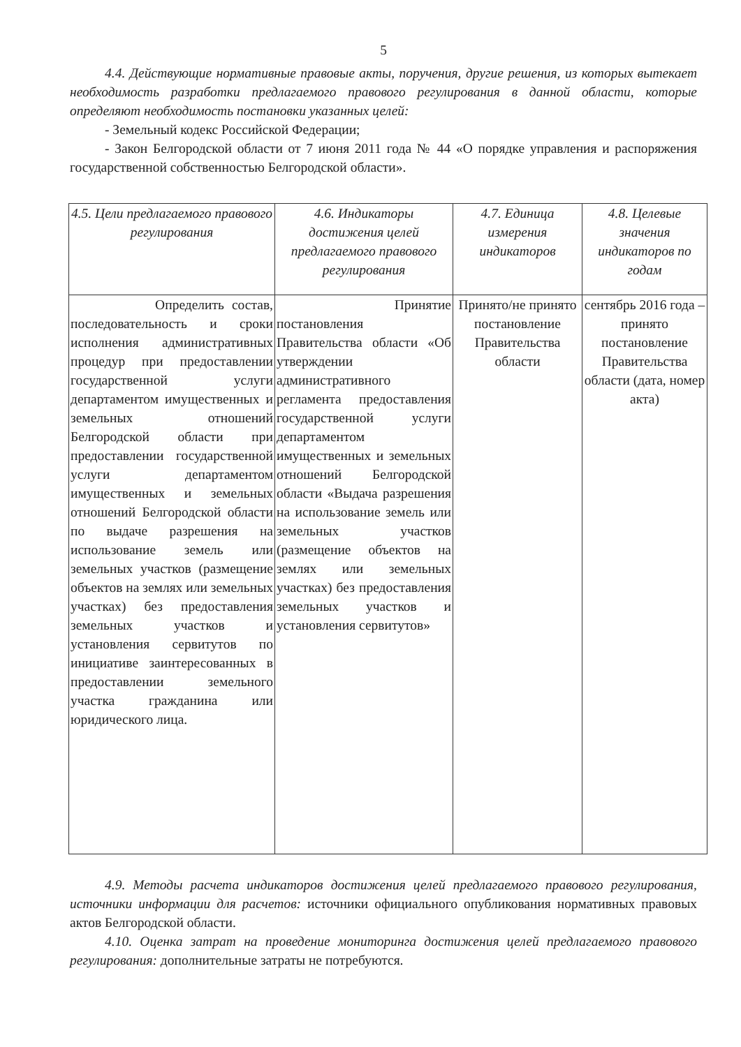5
4.4. Действующие нормативные правовые акты, поручения, другие решения, из которых вытекает необходимость разработки предлагаемого правового регулирования в данной области, которые определяют необходимость постановки указанных целей:
- Земельный кодекс Российской Федерации;
- Закон Белгородской области от 7 июня 2011 года № 44 «О порядке управления и распоряжения государственной собственностью Белгородской области».
| 4.5. Цели предлагаемого правового регулирования | 4.6. Индикаторы достижения целей предлагаемого правового регулирования | 4.7. Единица измерения индикаторов | 4.8. Целевые значения индикаторов по годам |
| --- | --- | --- | --- |
| Определить состав, последовательность и сроки исполнения административных процедур при предоставлении государственной услуги департаментом имущественных и земельных отношений Белгородской области при предоставлении государственной услуги департаментом имущественных и земельных отношений Белгородской области по выдаче разрешения на использование земель или земельных участков (размещение объектов на землях или земельных участках) без предоставления земельных участков и установления сервитутов по инициативе заинтересованных в предоставлении земельного участка гражданина или юридического лица. | Принятие постановления Правительства области «Об утверждении административного регламента предоставления государственной услуги департаментом имущественных и земельных отношений Белгородской области «Выдача разрешения на использование земель или земельных участков (размещение объектов на землях или земельных участках) без предоставления земельных участков и установления сервитутов» | Принято/не принято постановление Правительства области | сентябрь 2016 года – принято постановление Правительства области (дата, номер акта) |
4.9. Методы расчета индикаторов достижения целей предлагаемого правового регулирования, источники информации для расчетов: источники официального опубликования нормативных правовых актов Белгородской области.
4.10. Оценка затрат на проведение мониторинга достижения целей предлагаемого правового регулирования: дополнительные затраты не потребуются.